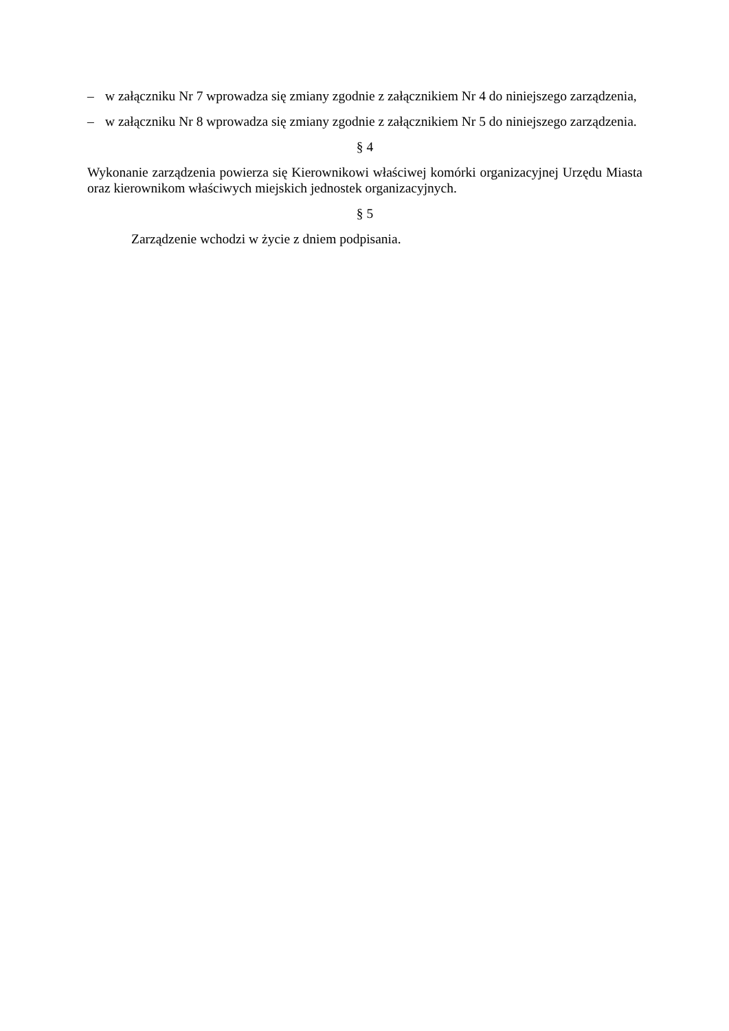– w załączniku Nr 7 wprowadza się zmiany zgodnie z załącznikiem Nr 4 do niniejszego zarządzenia,
– w załączniku Nr 8 wprowadza się zmiany zgodnie z załącznikiem Nr 5 do niniejszego zarządzenia.
§ 4
Wykonanie zarządzenia powierza się Kierownikowi właściwej komórki organizacyjnej Urzędu Miasta oraz kierownikom właściwych miejskich jednostek organizacyjnych.
§ 5
Zarządzenie wchodzi w życie z dniem podpisania.